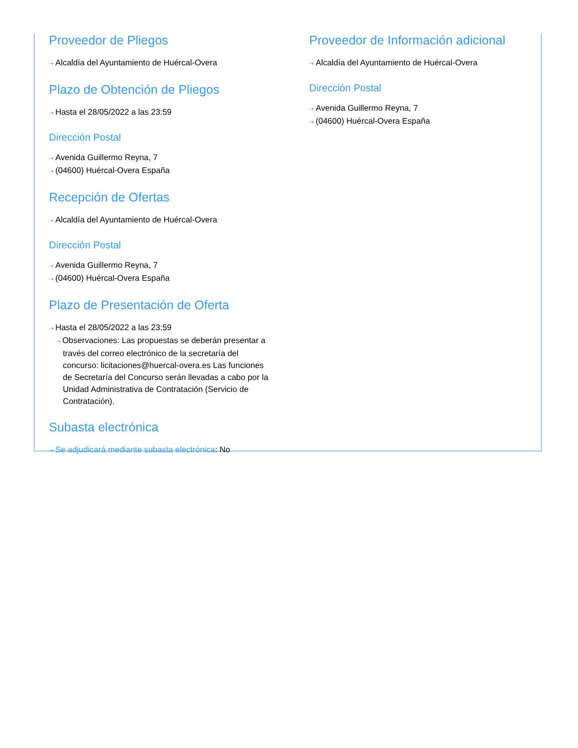Proveedor de Pliegos
⇢ Alcaldía del Ayuntamiento de Huércal-Overa
Plazo de Obtención de Pliegos
⇢ Hasta el 28/05/2022 a las 23:59
Dirección Postal
⇢ Avenida Guillermo Reyna, 7
⇢ (04600) Huércal-Overa España
Recepción de Ofertas
⇢ Alcaldía del Ayuntamiento de Huércal-Overa
Dirección Postal
⇢ Avenida Guillermo Reyna, 7
⇢ (04600) Huércal-Overa España
Plazo de Presentación de Oferta
⇢ Hasta el 28/05/2022 a las 23:59
⇢ Observaciones: Las propuestas se deberán presentar a través del correo electrónico de la secretaría del concurso: licitaciones@huercal-overa.es Las funciones de Secretaría del Concurso serán llevadas a cabo por la Unidad Administrativa de Contratación (Servicio de Contratación).
Subasta electrónica
⇢ Se adjudicará mediante subasta electrónica: No
Proveedor de Información adicional
⇢ Alcaldía del Ayuntamiento de Huércal-Overa
Dirección Postal
⇢ Avenida Guillermo Reyna, 7
⇢ (04600) Huércal-Overa España